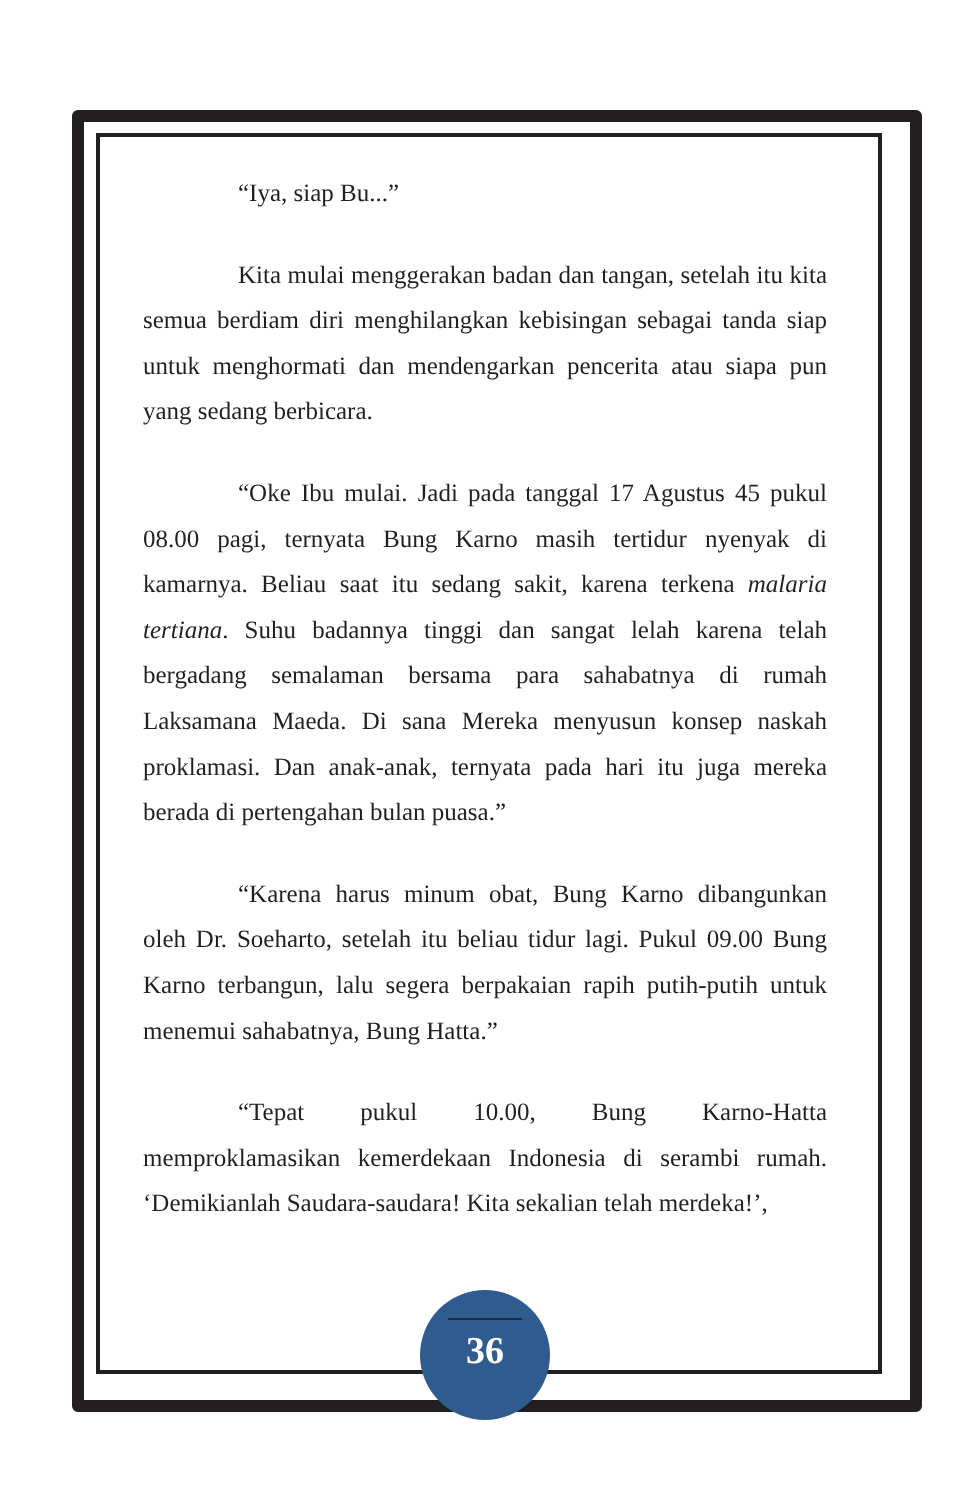“Iya, siap Bu...”
Kita mulai menggerakan badan dan tangan, setelah itu kita semua berdiam diri menghilangkan kebisingan sebagai tanda siap untuk menghormati dan mendengarkan pencerita atau siapa pun yang sedang berbicara.
“Oke Ibu mulai. Jadi pada tanggal 17 Agustus 45 pukul 08.00 pagi, ternyata Bung Karno masih tertidur nyenyak di kamarnya. Beliau saat itu sedang sakit, karena terkena malaria tertiana. Suhu badannya tinggi dan sangat lelah karena telah bergadang semalaman bersama para sahabatnya di rumah Laksamana Maeda. Di sana Mereka menyusun konsep naskah proklamasi. Dan anak-anak, ternyata pada hari itu juga mereka berada di pertengahan bulan puasa.”
“Karena harus minum obat, Bung Karno dibangunkan oleh Dr. Soeharto, setelah itu beliau tidur lagi. Pukul 09.00 Bung Karno terbangun, lalu segera berpakaian rapih putih-putih untuk menemui sahabatnya, Bung Hatta.”
“Tepat pukul 10.00, Bung Karno-Hatta memproklamasikan kemerdekaan Indonesia di serambi rumah. ‘Demikianlah Saudara-saudara! Kita sekalian telah merdeka!’,
36